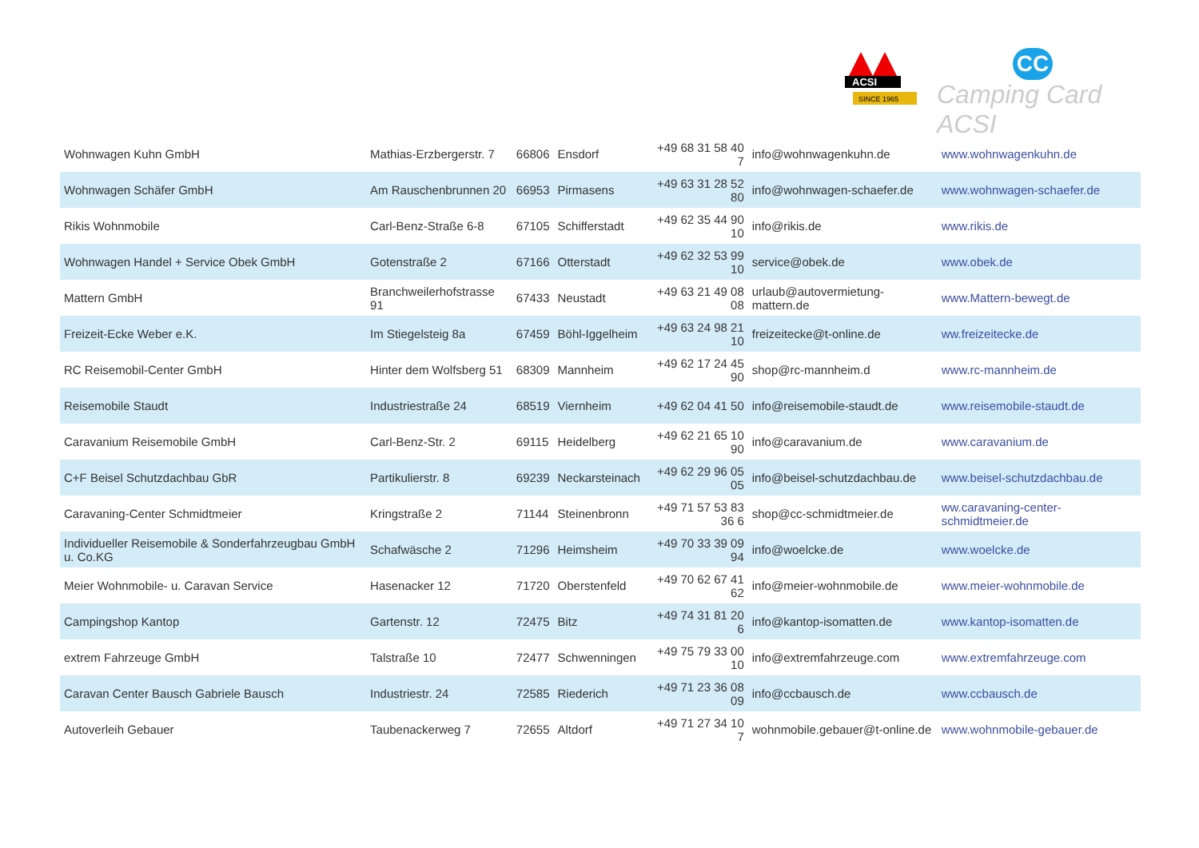ACSI
SINCE 1965
CC
Camping Card ACSI
| Wohnwagen Kuhn GmbH | Mathias-Erzbergerstr. 7 | 66806 | Ensdorf | +49 68 31 58 40 7 | info@wohnwagenkuhn.de | www.wohnwagenkuhn.de |
| Wohnwagen Schäfer GmbH | Am Rauschenbrunnen 20 | 66953 | Pirmasens | +49 63 31 28 52 80 | info@wohnwagen-schaefer.de | www.wohnwagen-schaefer.de |
| Rikis Wohnmobile | Carl-Benz-Straße 6-8 | 67105 | Schifferstadt | +49 62 35 44 90 10 | info@rikis.de | www.rikis.de |
| Wohnwagen Handel + Service Obek GmbH | Gotenstraße 2 | 67166 | Otterstadt | +49 62 32 53 99 10 | service@obek.de | www.obek.de |
| Mattern GmbH | Branchweilerhofstrasse 91 | 67433 | Neustadt | +49 63 21 49 08 08 | urlaub@autovermietung-mattern.de | www.Mattern-bewegt.de |
| Freizeit-Ecke Weber e.K. | Im Stiegelsteig 8a | 67459 | Böhl-Iggelheim | +49 63 24 98 21 10 | freizeitecke@t-online.de | ww.freizeitecke.de |
| RC Reisemobil-Center GmbH | Hinter dem Wolfsberg 51 | 68309 | Mannheim | +49 62 17 24 45 90 | shop@rc-mannheim.d | www.rc-mannheim.de |
| Reisemobile Staudt | Industriestraße 24 | 68519 | Viernheim | +49 62 04 41 50 | info@reisemobile-staudt.de | www.reisemobile-staudt.de |
| Caravanium Reisemobile GmbH | Carl-Benz-Str. 2 | 69115 | Heidelberg | +49 62 21 65 10 90 | info@caravanium.de | www.caravanium.de |
| C+F Beisel Schutzdachbau GbR | Partikulierstr. 8 | 69239 | Neckarsteinach | +49 62 29 96 05 05 | info@beisel-schutzdachbau.de | www.beisel-schutzdachbau.de |
| Caravaning-Center Schmidtmeier | Kringstraße 2 | 71144 | Steinenbronn | +49 71 57 53 83 36 6 | shop@cc-schmidtmeier.de | ww.caravaning-center-schmidtmeier.de |
| Individueller Reisemobile & Sonderfahrzeugbau GmbH u. Co.KG | Schafwäsche 2 | 71296 | Heimsheim | +49 70 33 39 09 94 | info@woelcke.de | www.woelcke.de |
| Meier Wohnmobile- u. Caravan Service | Hasenacker 12 | 71720 | Oberstenfeld | +49 70 62 67 41 62 | info@meier-wohnmobile.de | www.meier-wohnmobile.de |
| Campingshop Kantop | Gartenstr. 12 | 72475 | Bitz | +49 74 31 81 20 6 | info@kantop-isomatten.de | www.kantop-isomatten.de |
| extrem Fahrzeuge GmbH | Talstraße 10 | 72477 | Schwenningen | +49 75 79 33 00 10 | info@extremfahrzeuge.com | www.extremfahrzeuge.com |
| Caravan Center Bausch Gabriele Bausch | Industriestr. 24 | 72585 | Riederich | +49 71 23 36 08 09 | info@ccbausch.de | www.ccbausch.de |
| Autoverleih Gebauer | Taubenackerweg 7 | 72655 | Altdorf | +49 71 27 34 10 7 | wohnmobile.gebauer@t-online.de | www.wohnmobile-gebauer.de |